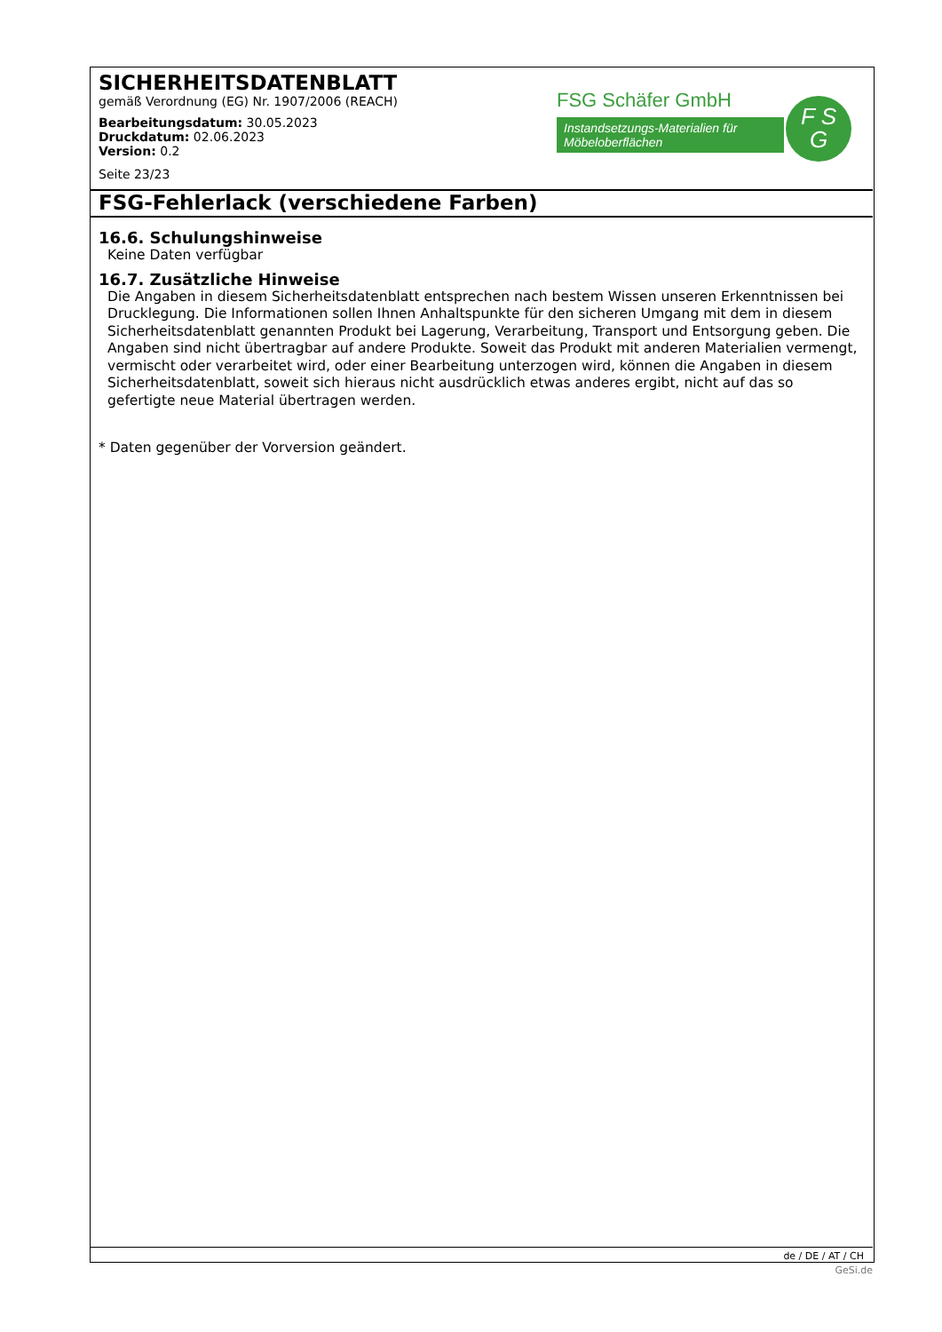SICHERHEITSDATENBLATT
gemäß Verordnung (EG) Nr. 1907/2006 (REACH)
Bearbeitungsdatum: 30.05.2023
Druckdatum: 02.06.2023
Version: 0.2
Seite 23/23
FSG Schäfer GmbH
Instandsetzungs-Materialien für Möbeloberflächen
F S
G
FSG-Fehlerlack (verschiedene Farben)
16.6. Schulungshinweise
Keine Daten verfügbar
16.7. Zusätzliche Hinweise
Die Angaben in diesem Sicherheitsdatenblatt entsprechen nach bestem Wissen unseren Erkenntnissen bei Drucklegung. Die Informationen sollen Ihnen Anhaltspunkte für den sicheren Umgang mit dem in diesem Sicherheitsdatenblatt genannten Produkt bei Lagerung, Verarbeitung, Transport und Entsorgung geben. Die Angaben sind nicht übertragbar auf andere Produkte. Soweit das Produkt mit anderen Materialien vermengt, vermischt oder verarbeitet wird, oder einer Bearbeitung unterzogen wird, können die Angaben in diesem Sicherheitsdatenblatt, soweit sich hieraus nicht ausdrücklich etwas anderes ergibt, nicht auf das so gefertigte neue Material übertragen werden.
* Daten gegenüber der Vorversion geändert.
de / DE / AT / CH
GeSi.de